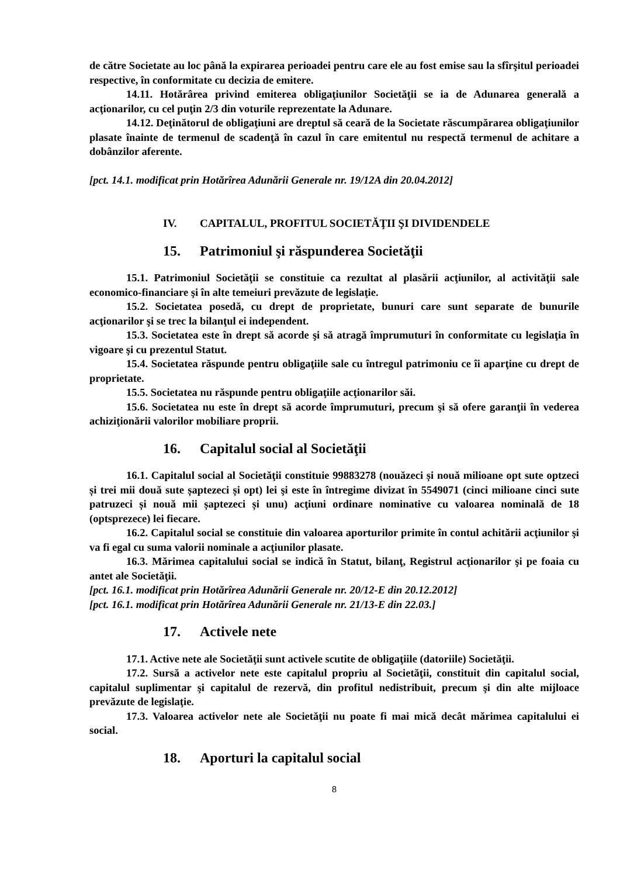de către Societate au loc până la expirarea perioadei pentru care ele au fost emise sau la sfîrşitul perioadei respective, în conformitate cu decizia de emitere.
14.11. Hotărârea privind emiterea obligaţiunilor Societăţii se ia de Adunarea generală a acţionarilor, cu cel puţin 2/3 din voturile reprezentate la Adunare.
14.12. Deţinătorul de obligaţiuni are dreptul să ceară de la Societate răscumpărarea obligaţiunilor plasate înainte de termenul de scadenţă în cazul în care emitentul nu respectă termenul de achitare a dobânzilor aferente.
[pct. 14.1. modificat prin Hotărîrea Adunării Generale nr. 19/12A din 20.04.2012]
IV. CAPITALUL, PROFITUL SOCIETĂŢII ŞI DIVIDENDELE
15. Patrimoniul şi răspunderea Societăţii
15.1. Patrimoniul Societăţii se constituie ca rezultat al plasării acţiunilor, al activităţii sale economico-financiare şi în alte temeiuri prevăzute de legislaţie.
15.2. Societatea posedă, cu drept de proprietate, bunuri care sunt separate de bunurile acţionarilor şi se trec la bilanţul ei independent.
15.3. Societatea este în drept să acorde şi să atragă împrumuturi în conformitate cu legislaţia în vigoare şi cu prezentul Statut.
15.4. Societatea răspunde pentru obligaţiile sale cu întregul patrimoniu ce îi aparţine cu drept de proprietate.
15.5. Societatea nu răspunde pentru obligaţiile acţionarilor săi.
15.6. Societatea nu este în drept să acorde împrumuturi, precum şi să ofere garanţii în vederea achiziţionării valorilor mobiliare proprii.
16. Capitalul social al Societăţii
16.1. Capitalul social al Societăţii constituie 99883278 (nouăzeci și nouă milioane opt sute optzeci și trei mii două sute șaptezeci și opt) lei şi este în întregime divizat în 5549071 (cinci milioane cinci sute patruzeci și nouă mii șaptezeci și unu) acţiuni ordinare nominative cu valoarea nominală de 18 (optsprezece) lei fiecare.
16.2. Capitalul social se constituie din valoarea aporturilor primite în contul achitării acţiunilor şi va fi egal cu suma valorii nominale a acţiunilor plasate.
16.3. Mărimea capitalului social se indică în Statut, bilanţ, Registrul acţionarilor şi pe foaia cu antet ale Societăţii.
[pct. 16.1. modificat prin Hotărîrea Adunării Generale nr. 20/12-E din 20.12.2012]
[pct. 16.1. modificat prin Hotărîrea Adunării Generale nr. 21/13-E din 22.03.]
17. Activele nete
17.1. Active nete ale Societăţii sunt activele scutite de obligaţiile (datoriile) Societăţii.
17.2. Sursă a activelor nete este capitalul propriu al Societăţii, constituit din capitalul social, capitalul suplimentar şi capitalul de rezervă, din profitul nedistribuit, precum şi din alte mijloace prevăzute de legislaţie.
17.3. Valoarea activelor nete ale Societăţii nu poate fi mai mică decât mărimea capitalului ei social.
18. Aporturi la capitalul social
8